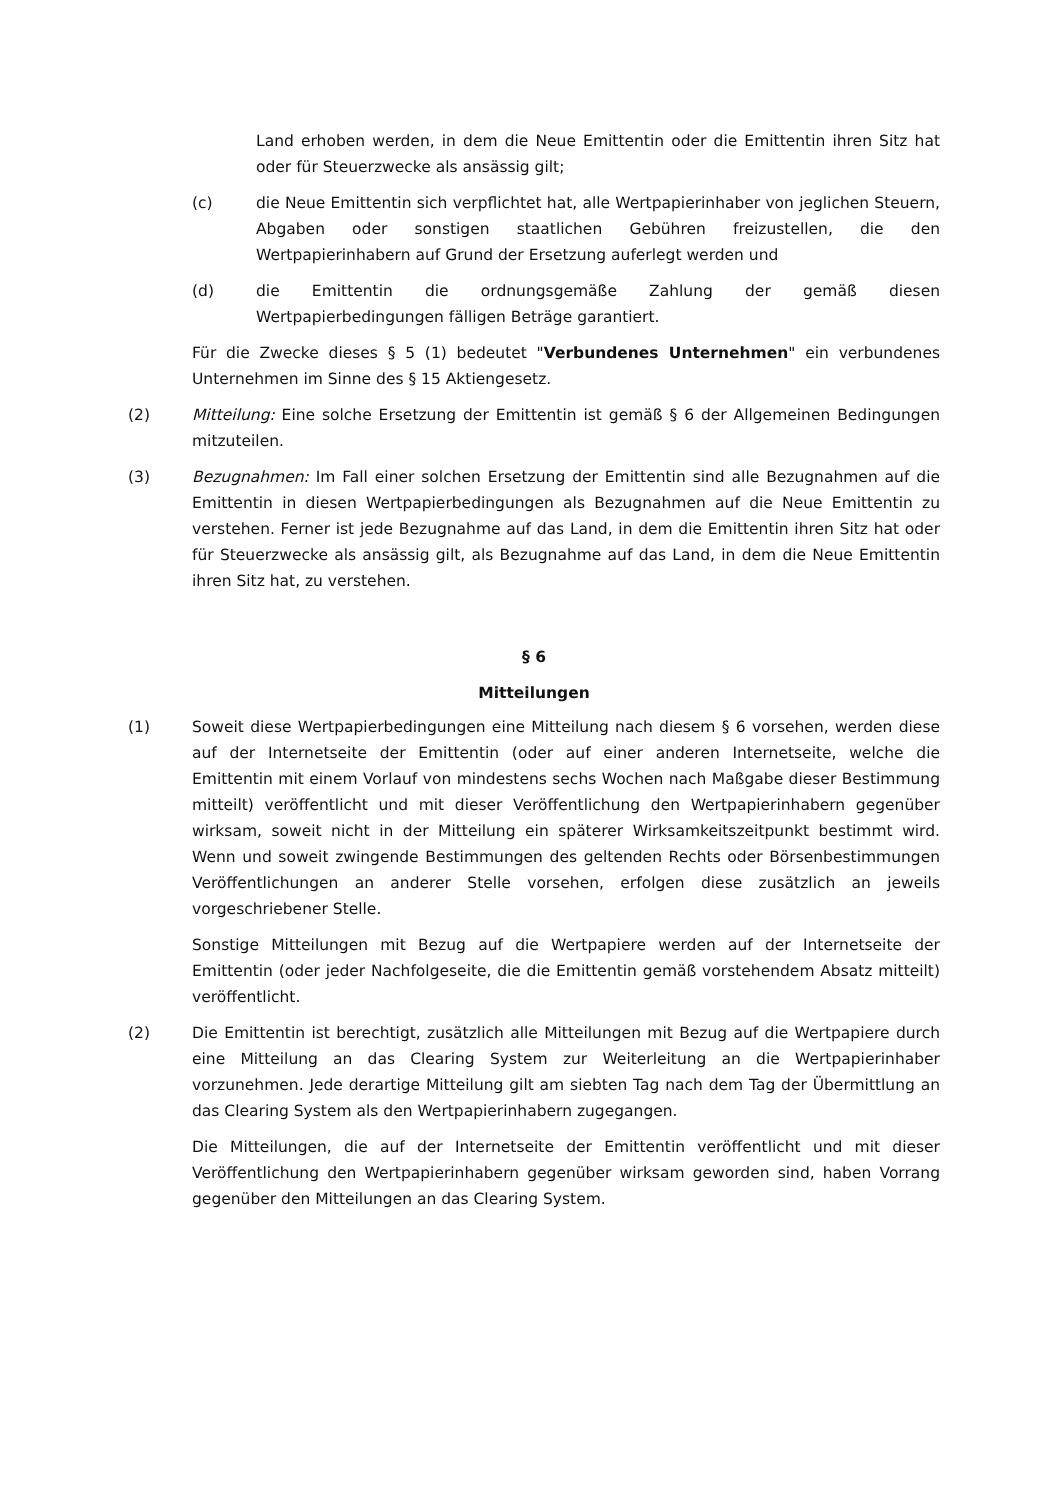Land erhoben werden, in dem die Neue Emittentin oder die Emittentin ihren Sitz hat oder für Steuerzwecke als ansässig gilt;
(c) die Neue Emittentin sich verpflichtet hat, alle Wertpapierinhaber von jeglichen Steuern, Abgaben oder sonstigen staatlichen Gebühren freizustellen, die den Wertpapierinhabern auf Grund der Ersetzung auferlegt werden und
(d) die Emittentin die ordnungsgemäße Zahlung der gemäß diesen Wertpapierbedingungen fälligen Beträge garantiert.
Für die Zwecke dieses § 5 (1) bedeutet "Verbundenes Unternehmen" ein verbundenes Unternehmen im Sinne des § 15 Aktiengesetz.
(2) Mitteilung: Eine solche Ersetzung der Emittentin ist gemäß § 6 der Allgemeinen Bedingungen mitzuteilen.
(3) Bezugnahmen: Im Fall einer solchen Ersetzung der Emittentin sind alle Bezugnahmen auf die Emittentin in diesen Wertpapierbedingungen als Bezugnahmen auf die Neue Emittentin zu verstehen. Ferner ist jede Bezugnahme auf das Land, in dem die Emittentin ihren Sitz hat oder für Steuerzwecke als ansässig gilt, als Bezugnahme auf das Land, in dem die Neue Emittentin ihren Sitz hat, zu verstehen.
§ 6
Mitteilungen
(1) Soweit diese Wertpapierbedingungen eine Mitteilung nach diesem § 6 vorsehen, werden diese auf der Internetseite der Emittentin (oder auf einer anderen Internetseite, welche die Emittentin mit einem Vorlauf von mindestens sechs Wochen nach Maßgabe dieser Bestimmung mitteilt) veröffentlicht und mit dieser Veröffentlichung den Wertpapierinhabern gegenüber wirksam, soweit nicht in der Mitteilung ein späterer Wirksamkeitszeitpunkt bestimmt wird. Wenn und soweit zwingende Bestimmungen des geltenden Rechts oder Börsenbestimmungen Veröffentlichungen an anderer Stelle vorsehen, erfolgen diese zusätzlich an jeweils vorgeschriebener Stelle.
Sonstige Mitteilungen mit Bezug auf die Wertpapiere werden auf der Internetseite der Emittentin (oder jeder Nachfolgeseite, die die Emittentin gemäß vorstehendem Absatz mitteilt) veröffentlicht.
(2) Die Emittentin ist berechtigt, zusätzlich alle Mitteilungen mit Bezug auf die Wertpapiere durch eine Mitteilung an das Clearing System zur Weiterleitung an die Wertpapierinhaber vorzunehmen. Jede derartige Mitteilung gilt am siebten Tag nach dem Tag der Übermittlung an das Clearing System als den Wertpapierinhabern zugegangen.
Die Mitteilungen, die auf der Internetseite der Emittentin veröffentlicht und mit dieser Veröffentlichung den Wertpapierinhabern gegenüber wirksam geworden sind, haben Vorrang gegenüber den Mitteilungen an das Clearing System.